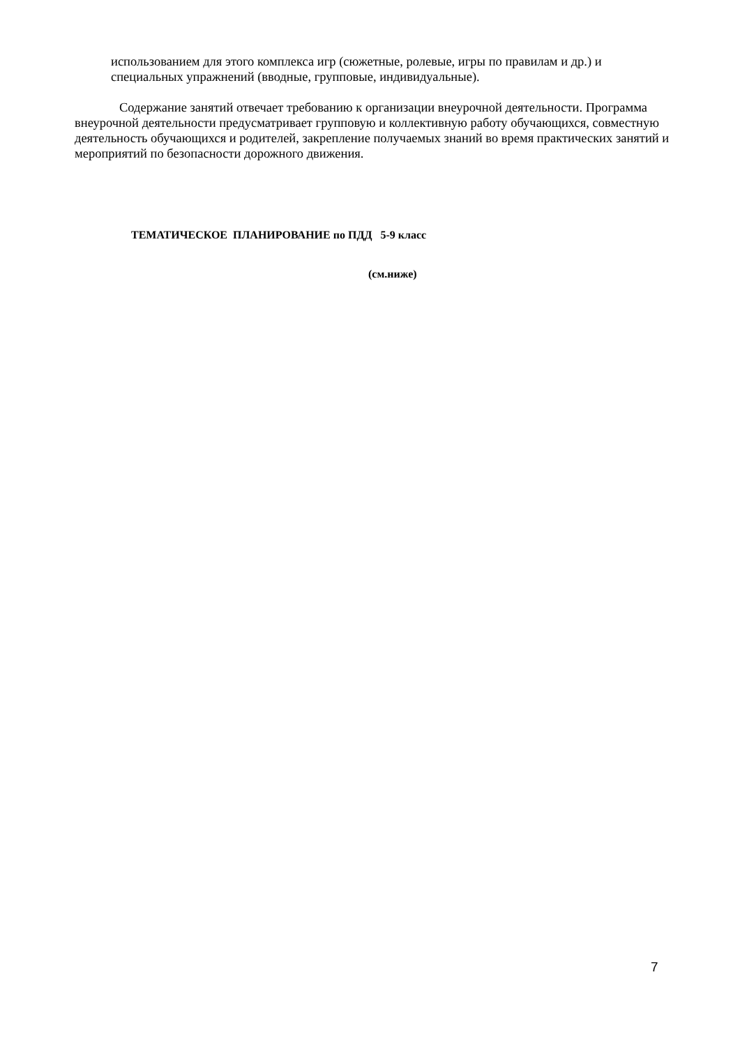использованием для этого комплекса игр (сюжетные, ролевые, игры по правилам и др.) и специальных упражнений (вводные, групповые, индивидуальные).
Содержание занятий отвечает требованию к организации внеурочной деятельности. Программа внеурочной деятельности предусматривает групповую и коллективную работу обучающихся, совместную деятельность обучающихся и родителей, закрепление получаемых знаний во время практических занятий и мероприятий по безопасности дорожного движения.
ТЕМАТИЧЕСКОЕ ПЛАНИРОВАНИЕ по ПДД 5-9 класс
(см.ниже)
7